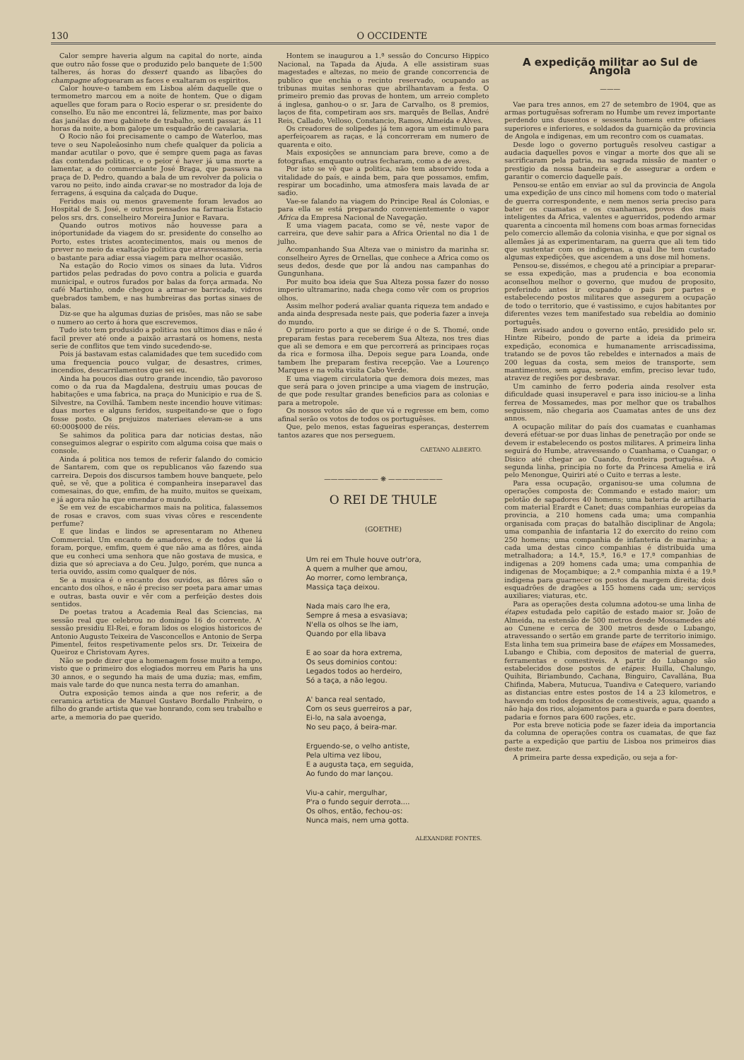130 O OCCIDENTE
Calor sempre haveria algum na capital do norte, ainda que outro não fosse que o produzido pelo banquete de 1:500 talheres, ás horas do dessert quando as libações do champagne afoguearam as faces e exaltaram os espiritos.
Calor houve-o tambem em Lisboa além daquelle que o termometro marcou em a noite de hontem. Que o digam aquelles que foram para o Rocio esperar o sr. presidente do conselho. Eu não me encontrei lá, felizmente, mas por baixo das janélas do meu gabinete de trabalho, senti passar, ás 11 horas da noite, a bom galope um esquadrão de cavalaria.
O Rocio não foi precisamente o campo de Waterloo, mas teve o seu Napoleãosinho num chefe qualquer da policia a mandar acutilar o povo, que é sempre quem paga as favas das contendas politicas, e o peior é haver já uma morte a lamentar, a do commerciante José Braga, que passava na praça de D. Pedro, quando a bala de um revolver da policia o varou no peito, indo ainda cravar-se no mostrador da loja de ferragens, á esquina da calçada do Duque.
Feridos mais ou menos gravemente foram levados ao Hospital de S. José, e outros pensados na farmacia Estacio pelos srs. drs. conselheiro Moreira Junior e Ravara.
Quando outros motivos não houvesse para a inóportunidade da viagem do sr. presidente do conselho ao Porto, estes tristes acontecimentos, mais ou menos de prever no meio da exaltação politica que atravessamos, seria o bastante para adiar essa viagem para melhor ocasião.
Na estação do Rocio vimos os sinaes da luta. Vidros partidos pelas pedradas do povo contra a policia e guarda municipal, e outros furados por balas da força armada. No café Martinho, onde chegou a armar-se barricada, vidros quebrados tambem, e nas humbreiras das portas sinaes de balas.
Diz-se que ha algumas duzias de prisões, mas não se sabe o numero ao certo á hora que escrevemos.
Tudo isto tem produsido a politica nos ultimos dias e não é facil prever até onde a paixão arrastará os homens, nesta serie de conflitos que tem vindo sucedendo-se.
Pois já bastavam estas calamidades que tem sucedido com uma frequencia pouco vulgar, de desastres, crimes, incendios, descarrilamentos que sei eu.
Ainda ha poucos dias outro grande incendio, tão pavoroso como o da rua da Magdalena, destruiu umas poucas de habitações e uma fabrica, na praça do Municipio e rua de S. Silvestre, na Covilhã. Tambem neste incendio houve vitimas: duas mortes e alguns feridos, suspeitando-se que o fogo fosse posto. Os prejuizos materiaes elevam-se a uns 60:000$000 de réis.
Se sahimos da politica para dar noticias destas, não conseguimos alegrar o espirito com alguma coisa que mais o console.
Ainda á politica nos temos de referir falando do comicio de Santarem, com que os republicanos vão fazendo sua carreira. Depois dos discursos tambem houve banquete, pelo quê, se vê, que a politica é companheira inseparavel das comesainas, do que, emfim, de ha muito, muitos se queixam, e já agora não ha que emendar o mundo.
Se em vez de escabicharmos mais na politica, falassemos de rosas e cravos, com suas vivas côres e rescendente perfume?
E que lindas e lindos se apresentaram no Atheneu Commercial. Um encanto de amadores, e de todos que lá foram, porque, emfim, quem é que não ama as flôres, ainda que eu conheci uma senhora que não gostava de musica, e dizia que só apreciava a do Ceu. Julgo, porém, que nunca a teria ouvido, assim como qualquer de nós.
Se a musica é o encanto dos ouvidos, as flôres são o encanto dos olhos, e não é preciso ser poeta para amar umas e outras, basta ouvir e vêr com a perfeição destes dois sentidos.
De poetas tratou a Academia Real das Sciencias, na sessão real que celebrou no domingo 16 do corrente. A' sessão presidiu El-Rei, e foram lidos os elogios historicos de Antonio Augusto Teixeira de Vasconcellos e Antonio de Serpa Pimentel, feitos respetivamente pelos srs. Dr. Teixeira de Queiroz e Christovam Ayres.
Não se pode dizer que a homenagem fosse muito a tempo, visto que o primeiro dos elogiados morreu em Paris ha uns 30 annos, e o segundo ha mais de uma duzia; mas, emfim, mais vale tarde do que nunca nesta terra do amanhan.
Outra exposição temos ainda a que nos referir, a de ceramica artistica de Manuel Gustavo Bordallo Pinheiro, o filho do grande artista que vae honrando, com seu trabalho e arte, a memoria do pae querido.
Hontem se inaugurou a 1.ª sessão do Concurso Hippico Nacional, na Tapada da Ajuda. A elle assistiram suas magestades e altezas, no meio de grande concorrencia de publico que enchia o recinto reservado, ocupando as tribunas muitas senhoras que abrilhantavam a festa. O primeiro premio das provas de hontem, um arreio completo á inglesa, ganhou-o o sr. Jara de Carvalho, os 8 premios, laços de fita, competiram aos srs. marquês de Bellas, André Reis, Callado, Velloso, Constancio, Ramos, Almeida e Alves.
Os creadores de solipedes já tem agora um estimulo para aperfeiçoarem as raças, e lá concorreram em numero de quarenta e oito.
Mais exposições se annunciam para breve, como a de fotografias, emquanto outras fecharam, como a de aves.
Por isto se vê que a politica, não tem absorvido toda a vitalidade do país, e ainda bem, para que possamos, emfim, respirar um bocadinho, uma atmosfera mais lavada de ar sadio.
Vae-se falando na viagem do Principe Real ás Colonias, e para ella se está preparando convenientemente o vapor Africa da Empresa Nacional de Navegação.
E uma viagem pacata, como se vê, neste vapor de carreira, que deve sahir para a Africa Oriental no dia 1 de julho.
Acompanhando Sua Alteza vae o ministro da marinha sr. conselheiro Ayres de Ornellas, que conhece a Africa como os seus dedos, desde que por lá andou nas campanhas do Gungunhana.
Por muito boa ideia que Sua Alteza possa fazer do nosso imperio ultramarino, nada chega como vêr com os proprios olhos.
Assim melhor poderá avaliar quanta riqueza tem andado e anda ainda despresada neste pais, que poderia fazer a inveja do mundo.
O primeiro porto a que se dirige é o de S. Thomé, onde preparam festas para receberem Sua Alteza, nos tres dias que ali se demora e em que percorrerá as principaes roças da rica e formosa ilha. Depois segue para Loanda, onde tambem lhe preparam festiva recepção. Vae a Lourenço Marques e na volta visita Cabo Verde.
E uma viagem circulatoria que demora dois mezes, mas que será para o joven principe a uma viagem de instrução, de que pode resultar grandes beneficios para as colonias e para a metropole.
Os nossos votos são de que vá e regresse em bem, como afinal serão os votos de todos os portuguêses.
Que, pelo menos, estas fagueiras esperanças, desterrem tantos azares que nos perseguem.
CAETANO ALBERTO.
———————— ❋ ————————
O REI DE THULE
(GOETHE)
Um rei em Thule houve outr'ora,
A quem a mulher que amou,
Ao morrer, como lembrança,
Massiça taça deixou.
Nada mais caro lhe era,
Sempre á mesa a esvasiava;
N'ella os olhos se lhe iam,
Quando por ella libava
E ao soar da hora extrema,
Os seus dominios contou:
Legados todos ao herdeiro,
Só a taça, a não legou.
A' banca real sentado,
Com os seus guerreiros a par,
Ei-lo, na sala avoenga,
No seu paço, á beira-mar.
Erguendo-se, o velho antiste,
Pela ultima vez libou,
E a augusta taça, em seguida,
Ao fundo do mar lançou.
Viu-a cahir, mergulhar,
P'ra o fundo seguir derrota....
Os olhos, então, fechou-os:
Nunca mais, nem uma gotta.
ALEXANDRE FONTES.
A expedição militar ao Sul de Angola
———
Vae para tres annos, em 27 de setembro de 1904, que as armas portuguêsas sofreram no Humbe um revez importante perdendo uns dusentos e sessenta homens entre oficiaes superiores e inferiores, e soldados da guarnição da provincia de Angola e indigenas, em um recontro com os cuamatas.
Desde logo o governo português resolveu castigar a audacia daquelles povos e vingar a morte dos que ali se sacrificaram pela patria, na sagrada missão de manter o prestigio da nossa bandeira e de assegurar a ordem e garantir o comercio daquelle país.
Pensou-se então em enviar ao sul da provincia de Angola uma expedição de uns cinco mil homens com todo o material de guerra correspondente, e nem menos seria preciso para bater os cuamatas e os cuanhamas, povos dos mais inteligentes da Africa, valentes e aguerridos, podendo armar quarenta a cincoenta mil homens com boas armas fornecidas pelo comercio allemão da colonia visinha, e que por signal os allemães já as experimentaram, na guerra que ali tem tido que sustentar com os indigenas, a qual lhe tem custado algumas expedições, que ascendem a uns dose mil homens.
Pensou-se, dissémos, e chegou até a principiar a preparar-se essa expedição, mas a prudencia e boa economia aconselhou melhor o governo, que mudou de proposito, preferindo antes ir ocupando o país por partes e estabelecendo postos militares que assegurem a ocupação de todo o territorio, que é vastissimo, e cujos habitantes por diferentes vezes tem manifestado sua rebeldia ao dominio português.
Bem avisado andou o governo então, presidido pelo sr. Hintze Ribeiro, pondo de parte a ideia da primeira expedição, economica e humanamente arriscadissima, tratando se de povos tão rebeldes e internados a mais de 200 leguas da costa, sem meios de transporte, sem mantimentos, sem agua, sendo, emfim, preciso levar tudo, atravez de regiões por desbravar.
Um caminho de ferro poderia ainda resolver esta dificuldade quasi insuperavel e para isso iniciou-se a linha ferrea de Mossamedes, mas por melhor que os trabalhos seguissem, não chegaria aos Cuamatas antes de uns dez annos.
A ocupação militar do país dos cuamatas e cuanhamas deverá efétuar-se por duas linhas de penetração por onde se devem ir estabelecendo os postos militares. A primeira linha seguirá do Humbe, atravessando o Cuanhama, o Cuangar, o Disico até chegar ao Cuando, fronteira portuguêsa. A segunda linha, principia no forte da Princesa Amelia e irá pelo Menongue, Quiriri até o Cuito e terras a leste.
Para essa ocupação, organisou-se uma columna de operações composta de: Commando e estado maior; um pelotão de sapadores 40 homens; uma bateria de artilharia com material Erardt e Canet; duas companhias europeias da provincia, a 210 homens cada uma; uma companhia organisada com praças do batalhão disciplinar de Angola; uma companhia de infantaria 12 do exercito do reino com 250 homens; uma companhia de infanteria de marinha; a cada uma destas cinco companhias é distribuida uma metralhadora; a 14.ª, 15.ª, 16.ª e 17.ª companhias de indigenas a 209 homens cada uma; uma companhia de indigenas de Moçambique; a 2.ª companhia mixta é a 19.ª indigena para guarnecer os postos da margem direita; dois esquadrões de dragões a 155 homens cada um; serviços auxiliares; viaturas, etc.
Para as operações desta columna adotou-se uma linha de étapes estudada pelo capitão de estado maior sr. João de Almeida, na estensão de 500 metros desde Mossamedes até ao Cunene e cerca de 300 metros desde o Lubango, atravessando o sertão em grande parte de territorio inimigo. Esta linha tem sua primeira base de etápes em Mossamedes, Lubango e Chibia, com depositos de material de guerra, ferramentas e comestiveis. A partir do Lubango são estabelecidos dose postos de etápes: Huilla, Chalungo, Quihita, Biriambundo, Cachana, Binguiro, Cavallána, Bua Chifinda, Mabera, Mutucua, Tuandiva e Catequero, variando as distancias entre estes postos de 14 a 23 kilometros, e havendo em todos depositos de comestiveis, agua, quando a não haja dos rios, alojamentos para a guarda e para doentes, padaria e fornos para 600 rações, etc.
Por esta breve noticia pode se fazer ideia da importancia da columna de operações contra os cuamatas, de que faz parte a expedição que partiu de Lisboa nos primeiros dias deste mez.
A primeira parte dessa expedição, ou seja a for-